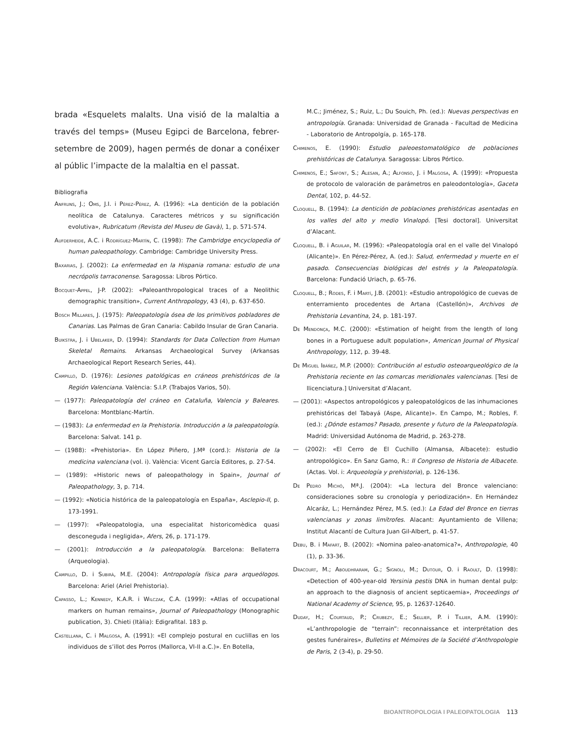brada «Esquelets malalts. Una visió de la malaltia a través del temps» (Museu Egipci de Barcelona, febrer-setembre de 2009), hagen permés de donar a conéixer al públic l’impacte de la malaltia en el passat.
Bibliografia
Anfruns, J.; Oms, J.I. i Pérez-Pérez, A. (1996): «La dentición de la población neolítica de Catalunya. Caracteres métricos y su significación evolutiva», Rubricatum (Revista del Museu de Gavà), 1, p. 571-574.
Aufderheide, A.C. i Rodríguez-Martín, C. (1998): The Cambridge encyclopedia of human paleopathology. Cambridge: Cambridge University Press.
Baxarias, J. (2002): La enfermedad en la Hispania romana: estudio de una necrópolis tarraconense. Saragossa: Libros Pórtico.
Bocquet-Appel, J-P. (2002): «Paleoanthropological traces of a Neolithic demographic transition», Current Anthropology, 43 (4), p. 637-650.
Bosch Millares, J. (1975): Paleopatología ósea de los primitivos pobladores de Canarias. Las Palmas de Gran Canaria: Cabildo Insular de Gran Canaria.
Buikstra, J. i Ubelaker, D. (1994): Standards for Data Collection from Human Skeletal Remains. Arkansas Archaeological Survey (Arkansas Archaeological Report Research Series, 44).
Campillo, D. (1976): Lesiones patológicas en cráneos prehistóricos de la Región Valenciana. València: S.I.P. (Trabajos Varios, 50).
— (1977): Paleopatología del cráneo en Cataluña, Valencia y Baleares. Barcelona: Montblanc-Martín.
— (1983): La enfermedad en la Prehistoria. Introducción a la paleopatología. Barcelona: Salvat. 141 p.
— (1988): «Prehistoria». En López Piñero, J.Mª (cord.): Historia de la medicina valenciana (vol. i). València: Vicent García Editores, p. 27-54.
— (1989): «Historic news of paleopathology in Spain», Journal of Paleopathology, 3, p. 714.
— (1992): «Noticia histórica de la paleopatología en España», Asclepio-II, p. 173-1991.
— (1997): «Paleopatologia, una especialitat historicomèdica quasi desconeguda i negligida», Afers, 26, p. 171-179.
— (2001): Introducción a la paleopatología. Barcelona: Bellaterra (Arqueologia).
Campillo, D. i Subirà, M.E. (2004): Antropología física para arqueólogos. Barcelona: Ariel (Ariel Prehistoria).
Capasso, L.; Kennedy, K.A.R. i Wilczak, C.A. (1999): «Atlas of occupational markers on human remains», Journal of Paleopathology (Monographic publication, 3). Chieti (Itàlia): Edigrafital. 183 p.
Castellana, C. i Malgosa, A. (1991): «El complejo postural en cuclillas en los individuos de s’illot des Porros (Mallorca, VI-II a.C.)». En Botella,
M.C.; Jiménez, S.; Ruiz, L.; Du Souich, Ph. (ed.): Nuevas perspectivas en antropología. Granada: Universidad de Granada - Facultad de Medicina - Laboratorio de Antropolgía, p. 165-178.
Chimenos, E. (1990): Estudio paleoestomatológico de poblaciones prehistóricas de Catalunya. Saragossa: Libros Pórtico.
Chimenos, E.; Safont, S.; Alesan, A.; Alfonso, J. i Malgosa, A. (1999): «Propuesta de protocolo de valoración de parámetros en paleodontología», Gaceta Dental, 102, p. 44-52.
Cloquell, B. (1994): La dentición de poblaciones prehistóricas asentadas en los valles del alto y medio Vinalopó. [Tesi doctoral]. Universitat d’Alacant.
Cloquell, B. i Aguilar, M. (1996): «Paleopatología oral en el valle del Vinalopó (Alicante)». En Pérez-Pérez, A. (ed.): Salud, enfermedad y muerte en el pasado. Consecuencias biológicas del estrés y la Paleopatología. Barcelona: Fundació Uriach, p. 65-76.
Cloquell, B.; Rodes, F. i Martí, J.B. (2001): «Estudio antropológico de cuevas de enterramiento procedentes de Artana (Castellón)», Archivos de Prehistoria Levantina, 24, p. 181-197.
De Mendonça, M.C. (2000): «Estimation of height from the length of long bones in a Portuguese adult population», American Journal of Physical Anthropology, 112, p. 39-48.
De Miguel Ibáñez, M.P. (2000): Contribución al estudio osteoarqueológico de la Prehistoria reciente en las comarcas meridionales valencianas. [Tesi de llicenciatura.] Universitat d’Alacant.
— (2001): «Aspectos antropológicos y paleopatológicos de las inhumaciones prehistóricas del Tabayá (Aspe, Alicante)». En Campo, M.; Robles, F. (ed.): ¿Dónde estamos? Pasado, presente y futuro de la Paleopatología. Madrid: Universidad Autónoma de Madrid, p. 263-278.
— (2002): «El Cerro de El Cuchillo (Almansa, Albacete): estudio antropológico». En Sanz Gamo, R.: II Congreso de Historia de Albacete. (Actas. Vol. i: Arqueología y prehistoria), p. 126-136.
De Pedro Michó, Mª.J. (2004): «La lectura del Bronce valenciano: consideraciones sobre su cronología y periodización». En Hernández Alcaráz, L.; Hernández Pérez, M.S. (ed.): La Edad del Bronce en tierras valencianas y zonas limítrofes. Alacant: Ayuntamiento de Villena; Institut Alacantí de Cultura Juan Gil-Albert, p. 41-57.
Debu, B. i Mafart, B. (2002): «Nomina paleo-anatomica?», Anthropologie, 40 (1), p. 33-36.
Dracourt, M.; Aboudhraram, G.; Signoli, M.; Dutour, O. i Raoult, D. (1998): «Detection of 400-year-old Yersinia pestis DNA in human dental pulp: an approach to the diagnosis of ancient septicaemia», Proceedings of National Academy of Science, 95, p. 12637-12640.
Duday, H.; Courtaud, P.; Crubezy, E.; Sellier, P. i Tillier, A.M. (1990): «L’anthropologie de “terrain”: reconnaissance et interprétation des gestes funéraires», Bulletins et Mémoires de la Société d’Anthropologie de Paris, 2 (3-4), p. 29-50.
BIOANTROPOLOGIA I PALEOPATOLOGIA 113